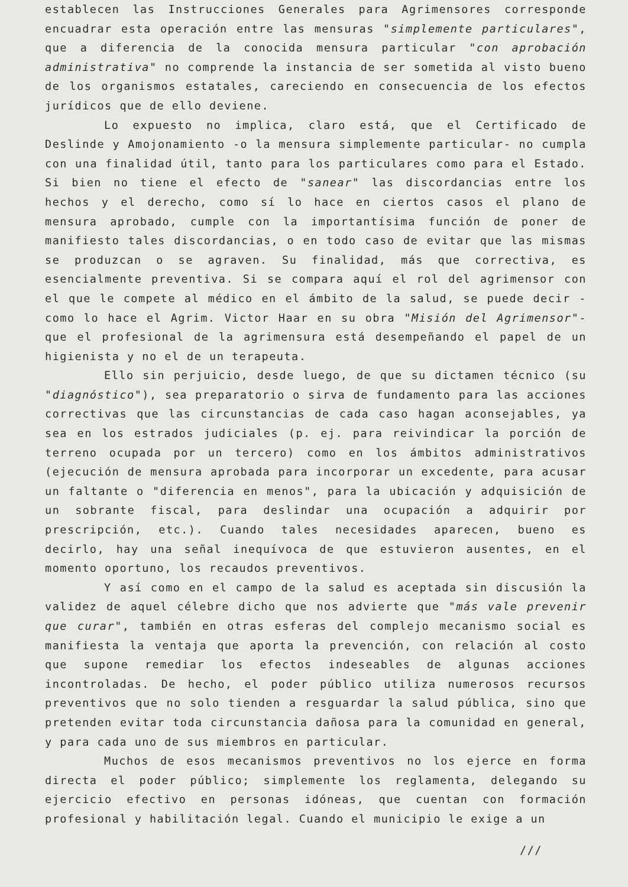establecen las Instrucciones Generales para Agrimensores corresponde encuadrar esta operación entre las mensuras "simplemente particulares", que a diferencia de la conocida mensura particular "con aprobación administrativa" no comprende la instancia de ser sometida al visto bueno de los organismos estatales, careciendo en consecuencia de los efectos jurídicos que de ello deviene.
Lo expuesto no implica, claro está, que el Certificado de Deslinde y Amojonamiento -o la mensura simplemente particular- no cumpla con una finalidad útil, tanto para los particulares como para el Estado. Si bien no tiene el efecto de "sanear" las discordancias entre los hechos y el derecho, como sí lo hace en ciertos casos el plano de mensura aprobado, cumple con la importantísima función de poner de manifiesto tales discordancias, o en todo caso de evitar que las mismas se produzcan o se agraven. Su finalidad, más que correctiva, es esencialmente preventiva. Si se compara aquí el rol del agrimensor con el que le compete al médico en el ámbito de la salud, se puede decir -como lo hace el Agrim. Victor Haar en su obra "Misión del Agrimensor"- que el profesional de la agrimensura está desempeñando el papel de un higienista y no el de un terapeuta.
Ello sin perjuicio, desde luego, de que su dictamen técnico (su "diagnóstico"), sea preparatorio o sirva de fundamento para las acciones correctivas que las circunstancias de cada caso hagan aconsejables, ya sea en los estrados judiciales (p. ej. para reivindicar la porción de terreno ocupada por un tercero) como en los ámbitos administrativos (ejecución de mensura aprobada para incorporar un excedente, para acusar un faltante o "diferencia en menos", para la ubicación y adquisición de un sobrante fiscal, para deslindar una ocupación a adquirir por prescripción, etc.). Cuando tales necesidades aparecen, bueno es decirlo, hay una señal inequívoca de que estuvieron ausentes, en el momento oportuno, los recaudos preventivos.
Y así como en el campo de la salud es aceptada sin discusión la validez de aquel célebre dicho que nos advierte que "más vale prevenir que curar", también en otras esferas del complejo mecanismo social es manifiesta la ventaja que aporta la prevención, con relación al costo que supone remediar los efectos indeseables de algunas acciones incontroladas. De hecho, el poder público utiliza numerosos recursos preventivos que no solo tienden a resguardar la salud pública, sino que pretenden evitar toda circunstancia dañosa para la comunidad en general, y para cada uno de sus miembros en particular.
Muchos de esos mecanismos preventivos no los ejerce en forma directa el poder público; simplemente los reglamenta, delegando su ejercicio efectivo en personas idóneas, que cuentan con formación profesional y habilitación legal. Cuando el municipio le exige a un
///